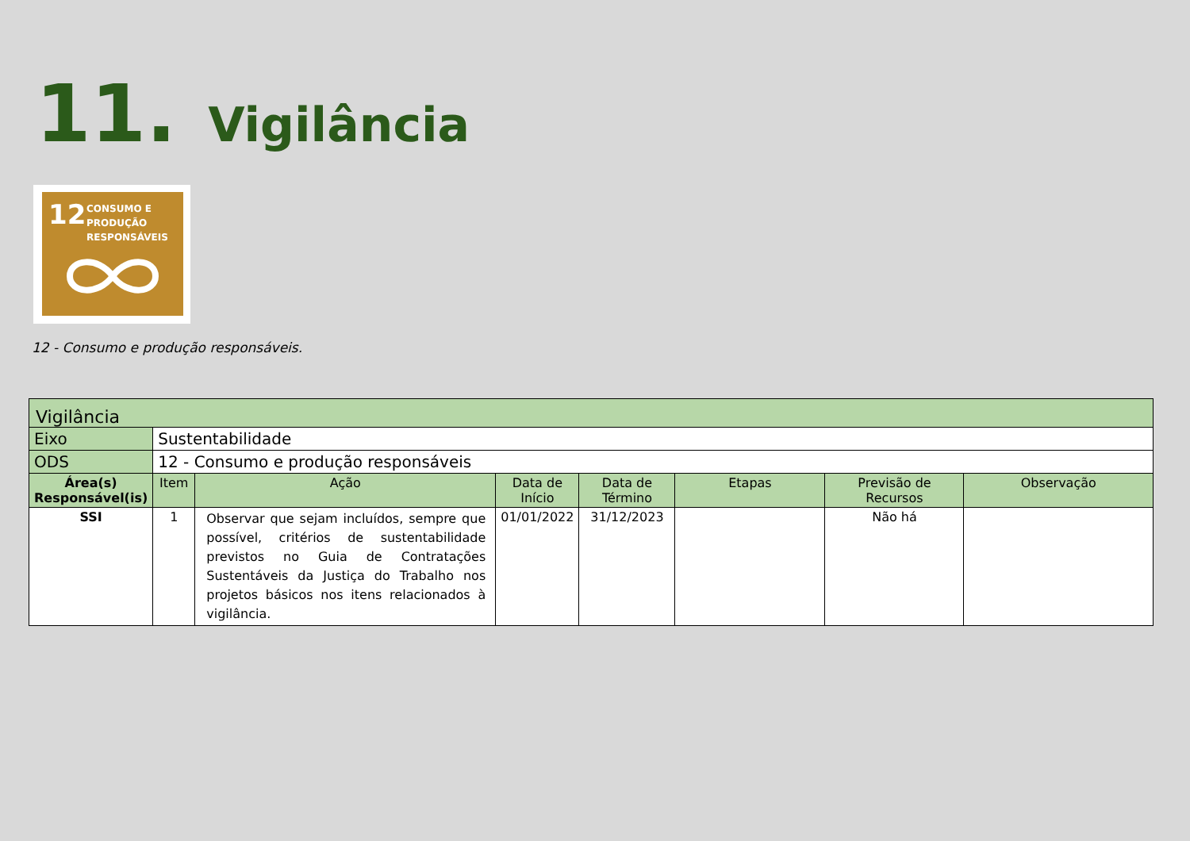11. Vigilância
12
CONSUMO E
PRODUÇÃO
RESPONSÁVEIS
12 - Consumo e produção responsáveis.
| Vigilância | | | | | | | |
| Eixo | Sustentabilidade | | | | | | |
| ODS | 12 - Consumo e produção responsáveis | | | | | | |
| Área(s) Responsável(is) | Item | Ação | Data de Início | Data de Término | Etapas | Previsão de Recursos | Observação |
| SSI | 1 | Observar que sejam incluídos, sempre que possível, critérios de sustentabilidade previstos no Guia de Contratações Sustentáveis da Justiça do Trabalho nos projetos básicos nos itens relacionados à vigilância. | 01/01/2022 | 31/12/2023 | | Não há | |